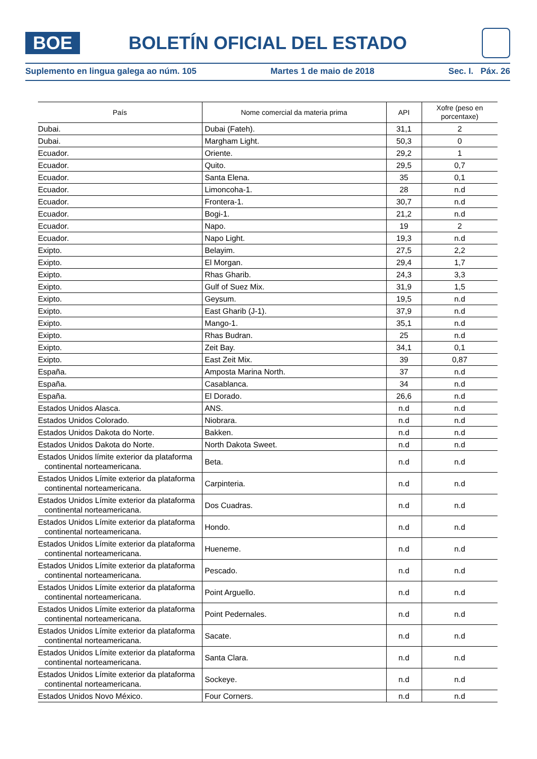BOE
BOLETÍN OFICIAL DEL ESTADO
Suplemento en lingua galega ao núm. 105 Martes 1 de maio de 2018 Sec. I. Páx. 26
| País | Nome comercial da materia prima | API | Xofre (peso en porcentaxe) |
| --- | --- | --- | --- |
| Dubai. | Dubai (Fateh). | 31,1 | 2 |
| Dubai. | Margham Light. | 50,3 | 0 |
| Ecuador. | Oriente. | 29,2 | 1 |
| Ecuador. | Quito. | 29,5 | 0,7 |
| Ecuador. | Santa Elena. | 35 | 0,1 |
| Ecuador. | Limoncoha-1. | 28 | n.d |
| Ecuador. | Frontera-1. | 30,7 | n.d |
| Ecuador. | Bogi-1. | 21,2 | n.d |
| Ecuador. | Napo. | 19 | 2 |
| Ecuador. | Napo Light. | 19,3 | n.d |
| Exipto. | Belayim. | 27,5 | 2,2 |
| Exipto. | El Morgan. | 29,4 | 1,7 |
| Exipto. | Rhas Gharib. | 24,3 | 3,3 |
| Exipto. | Gulf of Suez Mix. | 31,9 | 1,5 |
| Exipto. | Geysum. | 19,5 | n.d |
| Exipto. | East Gharib (J-1). | 37,9 | n.d |
| Exipto. | Mango-1. | 35,1 | n.d |
| Exipto. | Rhas Budran. | 25 | n.d |
| Exipto. | Zeit Bay. | 34,1 | 0,1 |
| Exipto. | East Zeit Mix. | 39 | 0,87 |
| España. | Amposta Marina North. | 37 | n.d |
| España. | Casablanca. | 34 | n.d |
| España. | El Dorado. | 26,6 | n.d |
| Estados Unidos Alasca. | ANS. | n.d | n.d |
| Estados Unidos Colorado. | Niobrara. | n.d | n.d |
| Estados Unidos Dakota do Norte. | Bakken. | n.d | n.d |
| Estados Unidos Dakota do Norte. | North Dakota Sweet. | n.d | n.d |
| Estados Unidos límite exterior da plataforma continental norteamericana. | Beta. | n.d | n.d |
| Estados Unidos Límite exterior da plataforma continental norteamericana. | Carpinteria. | n.d | n.d |
| Estados Unidos Límite exterior da plataforma continental norteamericana. | Dos Cuadras. | n.d | n.d |
| Estados Unidos Límite exterior da plataforma continental norteamericana. | Hondo. | n.d | n.d |
| Estados Unidos Límite exterior da plataforma continental norteamericana. | Hueneme. | n.d | n.d |
| Estados Unidos Límite exterior da plataforma continental norteamericana. | Pescado. | n.d | n.d |
| Estados Unidos Límite exterior da plataforma continental norteamericana. | Point Arguello. | n.d | n.d |
| Estados Unidos Límite exterior da plataforma continental norteamericana. | Point Pedernales. | n.d | n.d |
| Estados Unidos Límite exterior da plataforma continental norteamericana. | Sacate. | n.d | n.d |
| Estados Unidos Límite exterior da plataforma continental norteamericana. | Santa Clara. | n.d | n.d |
| Estados Unidos Límite exterior da plataforma continental norteamericana. | Sockeye. | n.d | n.d |
| Estados Unidos Novo México. | Four Corners. | n.d | n.d |